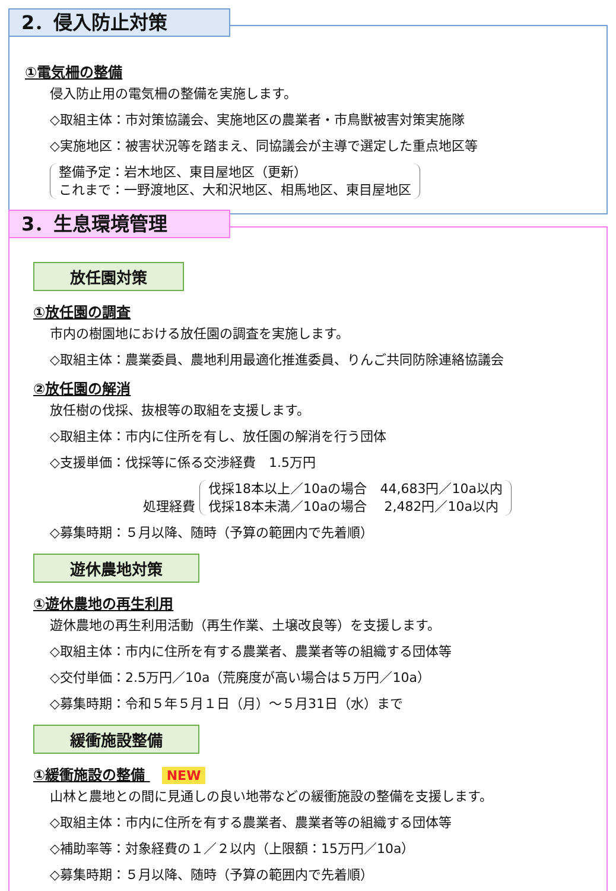2．侵入防止対策
①電気柵の整備
侵入防止用の電気柵の整備を実施します。
◇取組主体：市対策協議会、実施地区の農業者・市鳥獣被害対策実施隊
◇実施地区：被害状況等を踏まえ、同協議会が主導で選定した重点地区等
整備予定：岩木地区、東目屋地区（更新）
これまで：一野渡地区、大和沢地区、相馬地区、東目屋地区
3．生息環境管理
放任園対策
①放任園の調査
市内の樹園地における放任園の調査を実施します。
◇取組主体：農業委員、農地利用最適化推進委員、りんご共同防除連絡協議会
②放任園の解消
放任樹の伐採、抜根等の取組を支援します。
◇取組主体：市内に住所を有し、放任園の解消を行う団体
◇支援単価：伐採等に係る交渉経費　1.5万円
処理経費 伐採18本以上／10aの場合　44,683円／10a以内
伐採18本未満／10aの場合　 2,482円／10a以内
◇募集時期：５月以降、随時（予算の範囲内で先着順）
遊休農地対策
①遊休農地の再生利用
遊休農地の再生利用活動（再生作業、土壌改良等）を支援します。
◇取組主体：市内に住所を有する農業者、農業者等の組織する団体等
◇交付単価：2.5万円／10a（荒廃度が高い場合は５万円／10a）
◇募集時期：令和５年５月１日（月）～５月31日（水）まで
緩衝施設整備
①緩衝施設の整備 NEW
山林と農地との間に見通しの良い地帯などの緩衝施設の整備を支援します。
◇取組主体：市内に住所を有する農業者、農業者等の組織する団体等
◇補助率等：対象経費の１／２以内（上限額：15万円／10a）
◇募集時期：５月以降、随時（予算の範囲内で先着順）